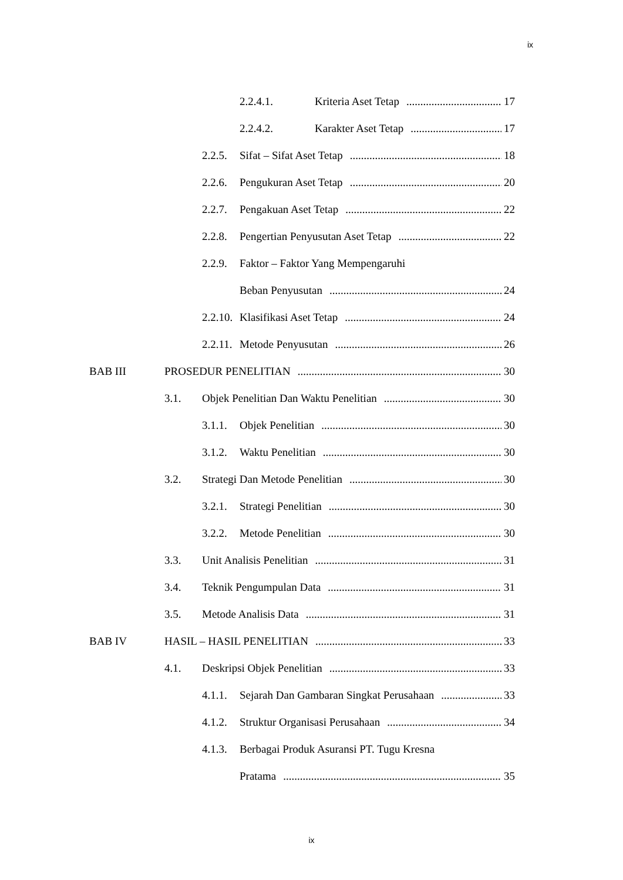ix
2.2.4.1. Kriteria Aset Tetap 17
2.2.4.2. Karakter Aset Tetap 17
2.2.5. Sifat – Sifat Aset Tetap 18
2.2.6. Pengukuran Aset Tetap 20
2.2.7. Pengakuan Aset Tetap 22
2.2.8. Pengertian Penyusutan Aset Tetap 22
2.2.9. Faktor – Faktor Yang Mempengaruhi
Beban Penyusutan 24
2.2.10. Klasifikasi Aset Tetap 24
2.2.11. Metode Penyusutan 26
BAB III PROSEDUR PENELITIAN 30
3.1. Objek Penelitian Dan Waktu Penelitian 30
3.1.1. Objek Penelitian 30
3.1.2. Waktu Penelitian 30
3.2. Strategi Dan Metode Penelitian 30
3.2.1. Strategi Penelitian 30
3.2.2. Metode Penelitian 30
3.3. Unit Analisis Penelitian 31
3.4. Teknik Pengumpulan Data 31
3.5. Metode Analisis Data 31
BAB IV HASIL – HASIL PENELITIAN 33
4.1. Deskripsi Objek Penelitian 33
4.1.1. Sejarah Dan Gambaran Singkat Perusahaan 33
4.1.2. Struktur Organisasi Perusahaan 34
4.1.3. Berbagai Produk Asuransi PT. Tugu Kresna
Pratama 35
ix